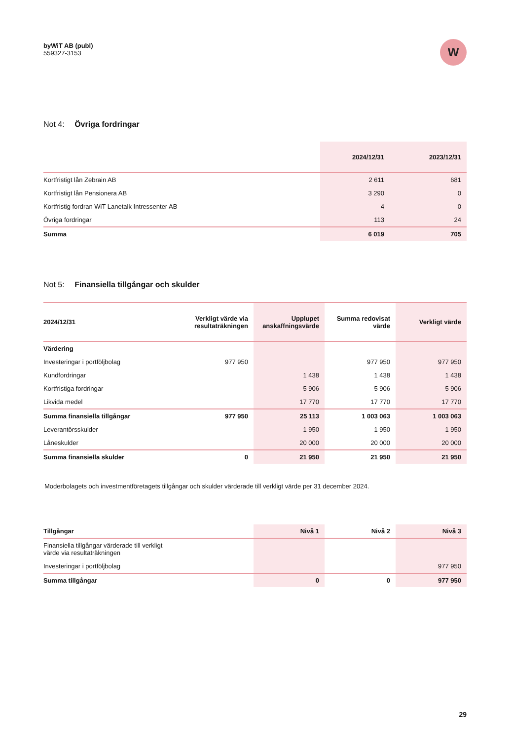byWiT AB (publ)
559327-3153
W
Not 4: Övriga fordringar
| | 2024/12/31 | 2023/12/31 |
| --- | --- | --- |
| Kortfristigt lån Zebrain AB | 2 611 | 681 |
| Kortfristigt lån Pensionera AB | 3 290 | 0 |
| Kortfristig fordran WiT Lanetalk Intressenter AB | 4 | 0 |
| Övriga fordringar | 113 | 24 |
| Summa | 6 019 | 705 |
Not 5: Finansiella tillgångar och skulder
| 2024/12/31 | Verkligt värde via resultaträkningen | Upplupet anskaffningsvärde | Summa redovisat värde | Verkligt värde |
| --- | --- | --- | --- | --- |
| Värdering | | | | |
| Investeringar i portföljbolag | 977 950 | | 977 950 | 977 950 |
| Kundfordringar | | 1 438 | 1 438 | 1 438 |
| Kortfristiga fordringar | | 5 906 | 5 906 | 5 906 |
| Likvida medel | | 17 770 | 17 770 | 17 770 |
| Summa finansiella tillgångar | 977 950 | 25 113 | 1 003 063 | 1 003 063 |
| Leverantörsskulder | | 1 950 | 1 950 | 1 950 |
| Låneskulder | | 20 000 | 20 000 | 20 000 |
| Summa finansiella skulder | 0 | 21 950 | 21 950 | 21 950 |
Moderbolagets och investmentföretagets tillgångar och skulder värderade till verkligt värde per 31 december 2024.
| Tillgångar | Nivå 1 | Nivå 2 | Nivå 3 |
| --- | --- | --- | --- |
| Finansiella tillgångar värderade till verkligt värde via resultaträkningen | | | |
| Investeringar i portföljbolag | | | 977 950 |
| Summa tillgångar | 0 | 0 | 977 950 |
29